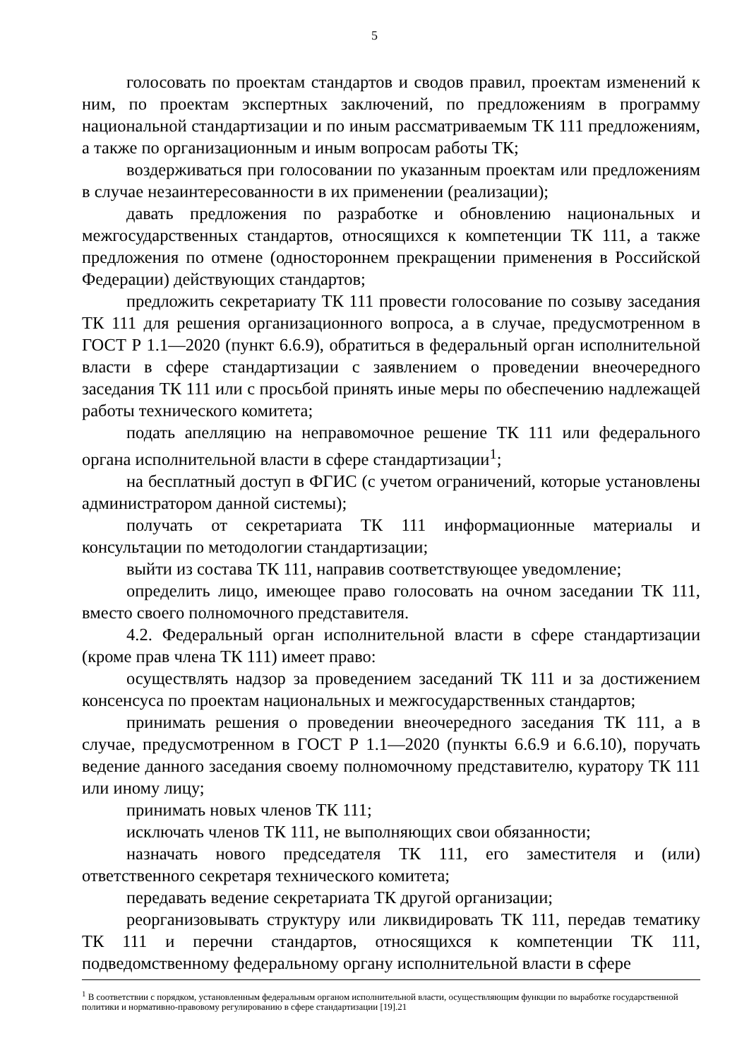5
голосовать по проектам стандартов и сводов правил, проектам изменений к ним, по проектам экспертных заключений, по предложениям в программу национальной стандартизации и по иным рассматриваемым ТК 111 предложениям, а также по организационным и иным вопросам работы ТК;
воздерживаться при голосовании по указанным проектам или предложениям в случае незаинтересованности в их применении (реализации);
давать предложения по разработке и обновлению национальных и межгосударственных стандартов, относящихся к компетенции ТК 111, а также предложения по отмене (одностороннем прекращении применения в Российской Федерации) действующих стандартов;
предложить секретариату ТК 111 провести голосование по созыву заседания ТК 111 для решения организационного вопроса, а в случае, предусмотренном в ГОСТ Р 1.1—2020 (пункт 6.6.9), обратиться в федеральный орган исполнительной власти в сфере стандартизации с заявлением о проведении внеочередного заседания ТК 111 или с просьбой принять иные меры по обеспечению надлежащей работы технического комитета;
подать апелляцию на неправомочное решение ТК 111 или федерального органа исполнительной власти в сфере стандартизации<sup>1</sup>;
на бесплатный доступ в ФГИС (с учетом ограничений, которые установлены администратором данной системы);
получать от секретариата ТК 111 информационные материалы и консультации по методологии стандартизации;
выйти из состава ТК 111, направив соответствующее уведомление;
определить лицо, имеющее право голосовать на очном заседании ТК 111, вместо своего полномочного представителя.
4.2. Федеральный орган исполнительной власти в сфере стандартизации (кроме прав члена ТК 111) имеет право:
осуществлять надзор за проведением заседаний ТК 111 и за достижением консенсуса по проектам национальных и межгосударственных стандартов;
принимать решения о проведении внеочередного заседания ТК 111, а в случае, предусмотренном в ГОСТ Р 1.1—2020 (пункты 6.6.9 и 6.6.10), поручать ведение данного заседания своему полномочному представителю, куратору ТК 111 или иному лицу;
принимать новых членов ТК 111;
исключать членов ТК 111, не выполняющих свои обязанности;
назначать нового председателя ТК 111, его заместителя и (или) ответственного секретаря технического комитета;
передавать ведение секретариата ТК другой организации;
реорганизовывать структуру или ликвидировать ТК 111, передав тематику ТК 111 и перечни стандартов, относящихся к компетенции ТК 111, подведомственному федеральному органу исполнительной власти в сфере
<sup>1</sup> В соответствии с порядком, установленным федеральным органом исполнительной власти, осуществляющим функции по выработке государственной политики и нормативно-правовому регулированию в сфере стандартизации [19].21